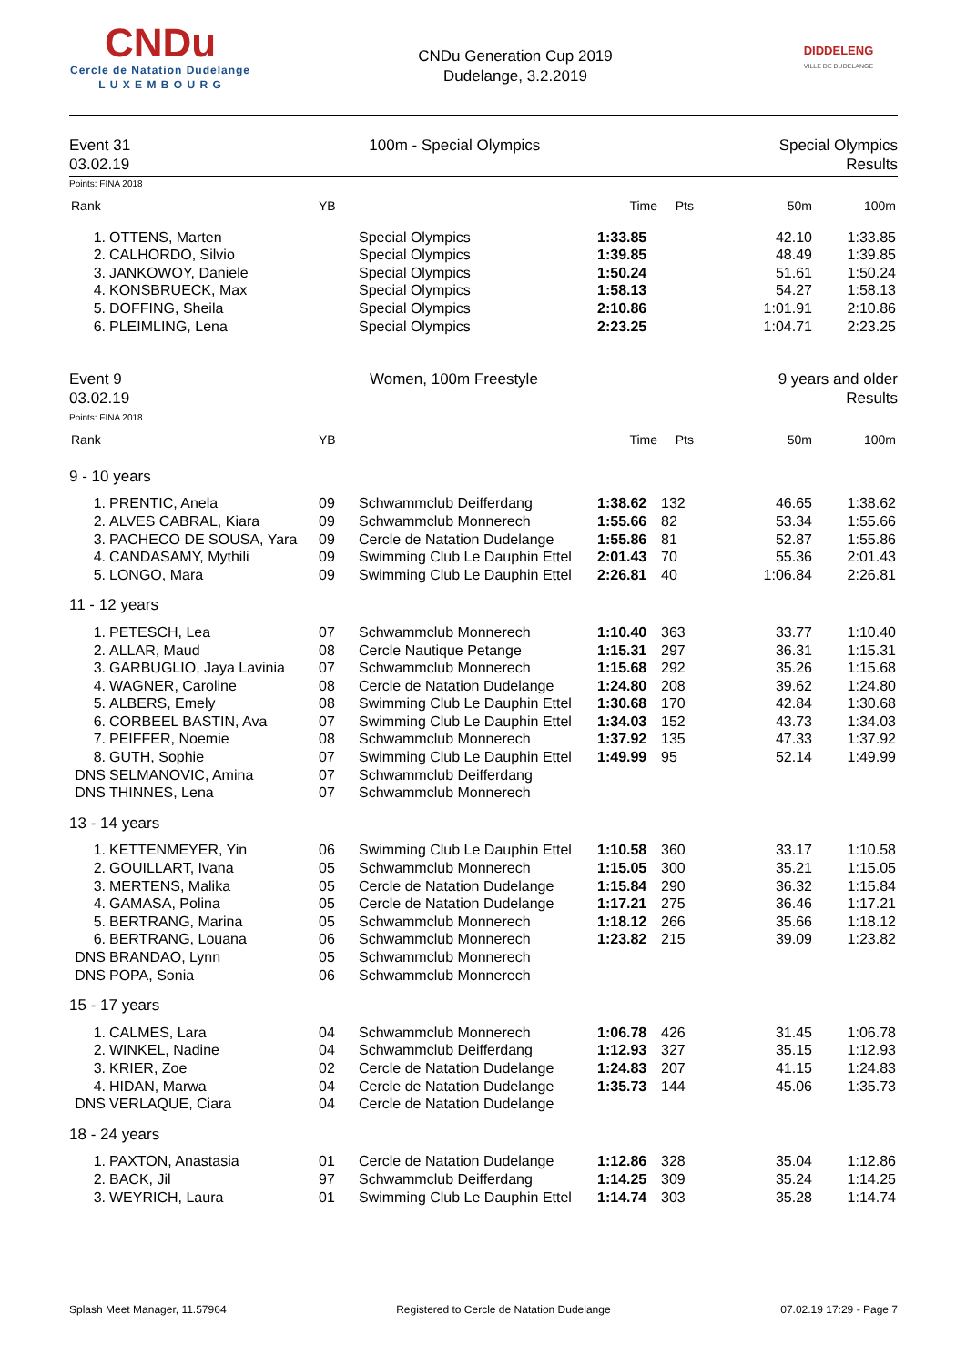CNDu
Cercle de Natation Dudelange
L U X E M B O U R G
CNDu Generation Cup 2019
Dudelange, 3.2.2019
DIDDELENG
VILLE DE DUDELANGE
Event 31
03.02.19
100m - Special Olympics Special Olympics
Results
Points: FINA 2018
| Rank | | YB | | Time | Pts | 50m | 100m |
| --- | --- | --- | --- | --- | --- | --- | --- |
| 1. | OTTENS, Marten | | Special Olympics | 1:33.85 | | 42.10 | 1:33.85 |
| 2. | CALHORDO, Silvio | | Special Olympics | 1:39.85 | | 48.49 | 1:39.85 |
| 3. | JANKOWOY, Daniele | | Special Olympics | 1:50.24 | | 51.61 | 1:50.24 |
| 4. | KONSBRUECK, Max | | Special Olympics | 1:58.13 | | 54.27 | 1:58.13 |
| 5. | DOFFING, Sheila | | Special Olympics | 2:10.86 | | 1:01.91 | 2:10.86 |
| 6. | PLEIMLING, Lena | | Special Olympics | 2:23.25 | | 1:04.71 | 2:23.25 |
Event 9
03.02.19
Women, 100m Freestyle 9 years and older
Results
Points: FINA 2018
| Rank | | YB | | Time | Pts | 50m | 100m |
| --- | --- | --- | --- | --- | --- | --- | --- |
| 9 - 10 years | | | | | | | |
| 1. | PRENTIC, Anela | 09 | Schwammclub Deifferdang | 1:38.62 | 132 | 46.65 | 1:38.62 |
| 2. | ALVES CABRAL, Kiara | 09 | Schwammclub Monnerech | 1:55.66 | 82 | 53.34 | 1:55.66 |
| 3. | PACHECO DE SOUSA, Yara | 09 | Cercle de Natation Dudelange | 1:55.86 | 81 | 52.87 | 1:55.86 |
| 4. | CANDASAMY, Mythili | 09 | Swimming Club Le Dauphin Ettel | 2:01.43 | 70 | 55.36 | 2:01.43 |
| 5. | LONGO, Mara | 09 | Swimming Club Le Dauphin Ettel | 2:26.81 | 40 | 1:06.84 | 2:26.81 |
| 11 - 12 years | | | | | | | |
| 1. | PETESCH, Lea | 07 | Schwammclub Monnerech | 1:10.40 | 363 | 33.77 | 1:10.40 |
| 2. | ALLAR, Maud | 08 | Cercle Nautique Petange | 1:15.31 | 297 | 36.31 | 1:15.31 |
| 3. | GARBUGLIO, Jaya Lavinia | 07 | Schwammclub Monnerech | 1:15.68 | 292 | 35.26 | 1:15.68 |
| 4. | WAGNER, Caroline | 08 | Cercle de Natation Dudelange | 1:24.80 | 208 | 39.62 | 1:24.80 |
| 5. | ALBERS, Emely | 08 | Swimming Club Le Dauphin Ettel | 1:30.68 | 170 | 42.84 | 1:30.68 |
| 6. | CORBEEL BASTIN, Ava | 07 | Swimming Club Le Dauphin Ettel | 1:34.03 | 152 | 43.73 | 1:34.03 |
| 7. | PEIFFER, Noemie | 08 | Schwammclub Monnerech | 1:37.92 | 135 | 47.33 | 1:37.92 |
| 8. | GUTH, Sophie | 07 | Swimming Club Le Dauphin Ettel | 1:49.99 | 95 | 52.14 | 1:49.99 |
| DNS | SELMANOVIC, Amina | 07 | Schwammclub Deifferdang | | | | |
| DNS | THINNES, Lena | 07 | Schwammclub Monnerech | | | | |
| 13 - 14 years | | | | | | | |
| 1. | KETTENMEYER, Yin | 06 | Swimming Club Le Dauphin Ettel | 1:10.58 | 360 | 33.17 | 1:10.58 |
| 2. | GOUILLART, Ivana | 05 | Schwammclub Monnerech | 1:15.05 | 300 | 35.21 | 1:15.05 |
| 3. | MERTENS, Malika | 05 | Cercle de Natation Dudelange | 1:15.84 | 290 | 36.32 | 1:15.84 |
| 4. | GAMASA, Polina | 05 | Cercle de Natation Dudelange | 1:17.21 | 275 | 36.46 | 1:17.21 |
| 5. | BERTRANG, Marina | 05 | Schwammclub Monnerech | 1:18.12 | 266 | 35.66 | 1:18.12 |
| 6. | BERTRANG, Louana | 06 | Schwammclub Monnerech | 1:23.82 | 215 | 39.09 | 1:23.82 |
| DNS | BRANDAO, Lynn | 05 | Schwammclub Monnerech | | | | |
| DNS | POPA, Sonia | 06 | Schwammclub Monnerech | | | | |
| 15 - 17 years | | | | | | | |
| 1. | CALMES, Lara | 04 | Schwammclub Monnerech | 1:06.78 | 426 | 31.45 | 1:06.78 |
| 2. | WINKEL, Nadine | 04 | Schwammclub Deifferdang | 1:12.93 | 327 | 35.15 | 1:12.93 |
| 3. | KRIER, Zoe | 02 | Cercle de Natation Dudelange | 1:24.83 | 207 | 41.15 | 1:24.83 |
| 4. | HIDAN, Marwa | 04 | Cercle de Natation Dudelange | 1:35.73 | 144 | 45.06 | 1:35.73 |
| DNS | VERLAQUE, Ciara | 04 | Cercle de Natation Dudelange | | | | |
| 18 - 24 years | | | | | | | |
| 1. | PAXTON, Anastasia | 01 | Cercle de Natation Dudelange | 1:12.86 | 328 | 35.04 | 1:12.86 |
| 2. | BACK, Jil | 97 | Schwammclub Deifferdang | 1:14.25 | 309 | 35.24 | 1:14.25 |
| 3. | WEYRICH, Laura | 01 | Swimming Club Le Dauphin Ettel | 1:14.74 | 303 | 35.28 | 1:14.74 |
Splash Meet Manager, 11.57964 Registered to Cercle de Natation Dudelange 07.02.19 17:29 - Page 7